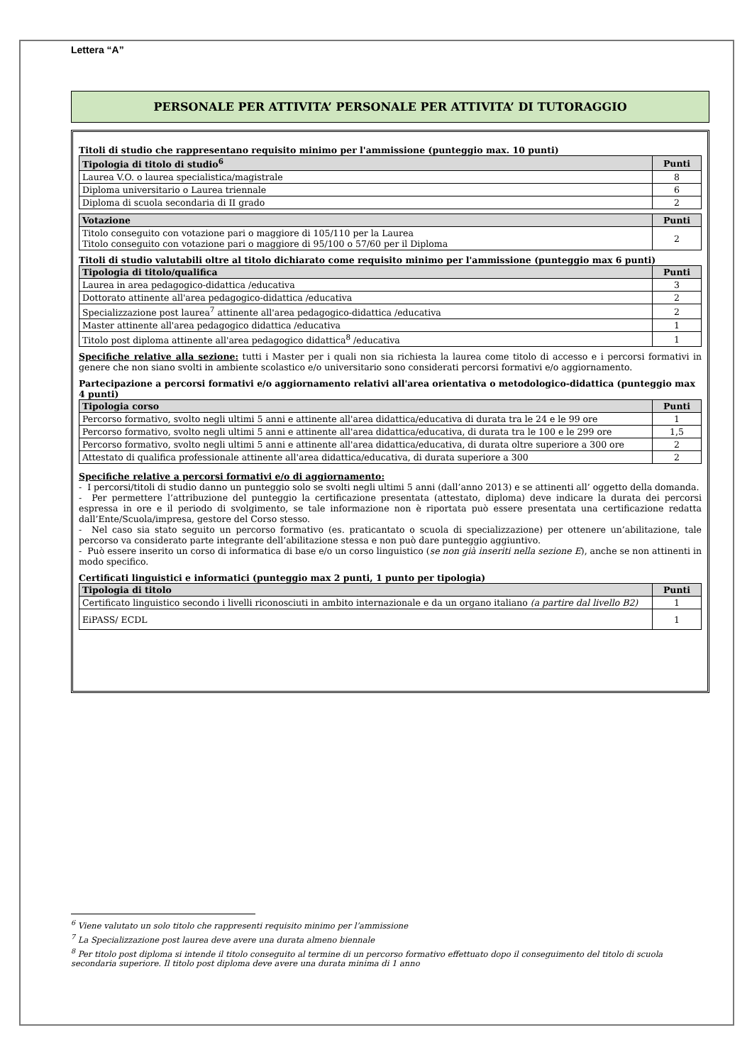Lettera “A”
PERSONALE PER ATTIVITA’ PERSONALE PER ATTIVITA’ DI TUTORAGGIO
Titoli di studio che rappresentano requisito minimo per l'ammissione (punteggio max. 10 punti)
| Tipologia di titolo di studio<sup>6</sup> | Punti |
| --- | --- |
| Laurea V.O. o laurea specialistica/magistrale | 8 |
| Diploma universitario o Laurea triennale | 6 |
| Diploma di scuola secondaria di II grado | 2 |
| Votazione | Punti |
| --- | --- |
| Titolo conseguito con votazione pari o maggiore di 105/110 per la Laurea Titolo conseguito con votazione pari o maggiore di 95/100 o 57/60 per il Diploma | 2 |
Titoli di studio valutabili oltre al titolo dichiarato come requisito minimo per l'ammissione (punteggio max 6 punti)
| Tipologia di titolo/qualifica | Punti |
| --- | --- |
| Laurea in area pedagogico-didattica /educativa | 3 |
| Dottorato attinente all'area pedagogico-didattica /educativa | 2 |
| Specializzazione post laurea<sup>7</sup> attinente all'area pedagogico-didattica /educativa | 2 |
| Master attinente all'area pedagogico didattica /educativa | 1 |
| Titolo post diploma attinente all'area pedagogico didattica<sup>8</sup> /educativa | 1 |
Specifiche relative alla sezione: tutti i Master per i quali non sia richiesta la laurea come titolo di accesso e i percorsi formativi in genere che non siano svolti in ambiente scolastico e/o universitario sono considerati percorsi formativi e/o aggiornamento.
Partecipazione a percorsi formativi e/o aggiornamento relativi all'area orientativa o metodologico-didattica (punteggio max 4 punti)
| Tipologia corso | Punti |
| --- | --- |
| Percorso formativo, svolto negli ultimi 5 anni e attinente all'area didattica/educativa di durata tra le 24 e le 99 ore | 1 |
| Percorso formativo, svolto negli ultimi 5 anni e attinente all'area didattica/educativa, di durata tra le 100 e le 299 ore | 1,5 |
| Percorso formativo, svolto negli ultimi 5 anni e attinente all'area didattica/educativa, di durata oltre superiore a 300 ore | 2 |
| Attestato di qualifica professionale attinente all'area didattica/educativa, di durata superiore a 300 | 2 |
Specifiche relative a percorsi formativi e/o di aggiornamento:
- I percorsi/titoli di studio danno un punteggio solo se svolti negli ultimi 5 anni (dall’anno 2013) e se attinenti all’ oggetto della domanda.
- Per permettere l’attribuzione del punteggio la certificazione presentata (attestato, diploma) deve indicare la durata dei percorsi espressa in ore e il periodo di svolgimento, se tale informazione non è riportata può essere presentata una certificazione redatta dall’Ente/Scuola/impresa, gestore del Corso stesso.
- Nel caso sia stato seguito un percorso formativo (es. praticantato o scuola di specializzazione) per ottenere un’abilitazione, tale percorso va considerato parte integrante dell’abilitazione stessa e non può dare punteggio aggiuntivo.
- Può essere inserito un corso di informatica di base e/o un corso linguistico (se non già inseriti nella sezione E), anche se non attinenti in modo specifico.
Certificati linguistici e informatici (punteggio max 2 punti, 1 punto per tipologia)
| Tipologia di titolo | Punti |
| --- | --- |
| Certificato linguistico secondo i livelli riconosciuti in ambito internazionale e da un organo italiano (a partire dal livello B2) | 1 |
| EiPASS/ ECDL | 1 |
<sup>6</sup> Viene valutato un solo titolo che rappresenti requisito minimo per l’ammissione
<sup>7</sup> La Specializzazione post laurea deve avere una durata almeno biennale
<sup>8</sup> Per titolo post diploma si intende il titolo conseguito al termine di un percorso formativo effettuato dopo il conseguimento del titolo di scuola secondaria superiore. Il titolo post diploma deve avere una durata minima di 1 anno